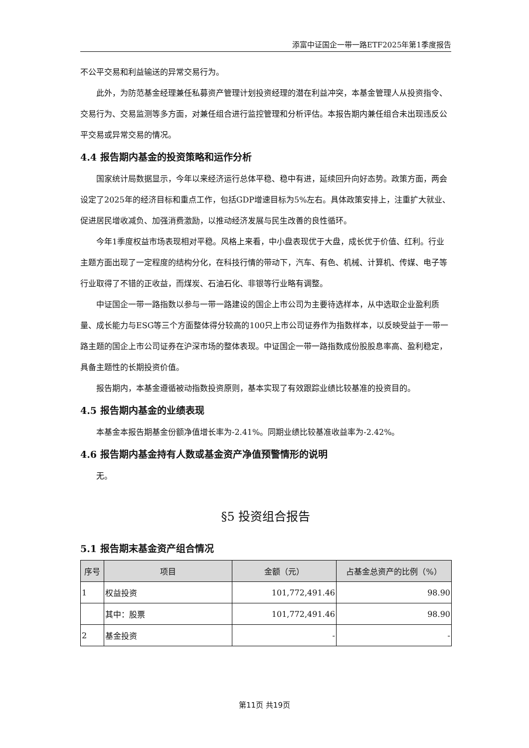添富中证国企一带一路ETF2025年第1季度报告
不公平交易和利益输送的异常交易行为。
此外，为防范基金经理兼任私募资产管理计划投资经理的潜在利益冲突，本基金管理人从投资指令、交易行为、交易监测等多方面，对兼任组合进行监控管理和分析评估。本报告期内兼任组合未出现违反公平交易或异常交易的情况。
4.4 报告期内基金的投资策略和运作分析
国家统计局数据显示，今年以来经济运行总体平稳、稳中有进，延续回升向好态势。政策方面，两会设定了2025年的经济目标和重点工作，包括GDP增速目标为5%左右。具体政策安排上，注重扩大就业、促进居民增收减负、加强消费激励，以推动经济发展与民生改善的良性循环。
今年1季度权益市场表现相对平稳。风格上来看，中小盘表现优于大盘，成长优于价值、红利。行业主题方面出现了一定程度的结构分化，在科技行情的带动下，汽车、有色、机械、计算机、传媒、电子等行业取得了不错的正收益，而煤炭、石油石化、非银等行业略有调整。
中证国企一带一路指数以参与一带一路建设的国企上市公司为主要待选样本，从中选取企业盈利质量、成长能力与ESG等三个方面整体得分较高的100只上市公司证券作为指数样本，以反映受益于一带一路主题的国企上市公司证券在沪深市场的整体表现。中证国企一带一路指数成份股股息率高、盈利稳定，具备主题性的长期投资价值。
报告期内，本基金遵循被动指数投资原则，基本实现了有效跟踪业绩比较基准的投资目的。
4.5 报告期内基金的业绩表现
本基金本报告期基金份额净值增长率为-2.41%。同期业绩比较基准收益率为-2.42%。
4.6 报告期内基金持有人数或基金资产净值预警情形的说明
无。
§5 投资组合报告
5.1 报告期末基金资产组合情况
| 序号 | 项目 | 金额（元） | 占基金总资产的比例（%） |
| --- | --- | --- | --- |
| 1 | 权益投资 | 101,772,491.46 | 98.90 |
| | 其中：股票 | 101,772,491.46 | 98.90 |
| 2 | 基金投资 | - | - |
第11页 共19页